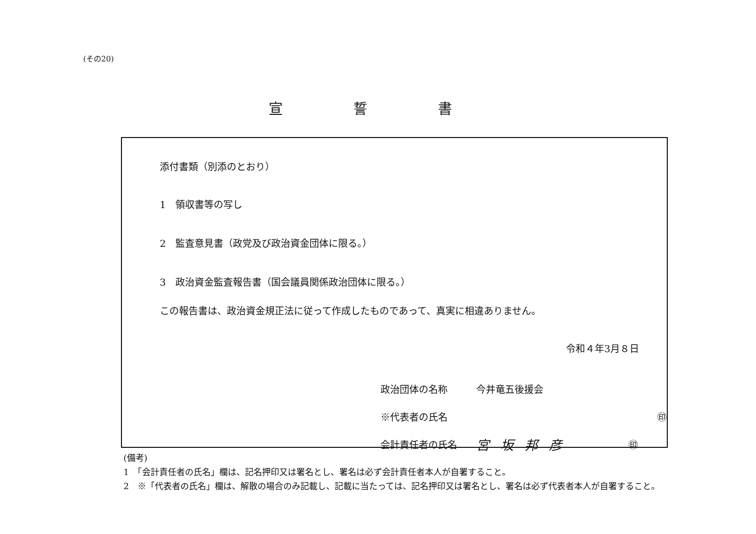(その20)
宣誓書
添付書類（別添のとおり）
1　領収書等の写し
2　監査意見書（政党及び政治資金団体に限る。）
3　政治資金監査報告書（国会議員関係政治団体に限る。）
この報告書は、政治資金規正法に従って作成したものであって、真実に相違ありません。
令和４年3月８日
政治団体の名称 今井竜五後援会
※代表者の氏名 ㊞
会計責任者の氏名 宮坂邦彦 ㊞
(備考)
1　「会計責任者の氏名」欄は、記名押印又は署名とし、署名は必ず会計責任者本人が自署すること。
2　※「代表者の氏名」欄は、解散の場合のみ記載し、記載に当たっては、記名押印又は署名とし、署名は必ず代表者本人が自署すること。